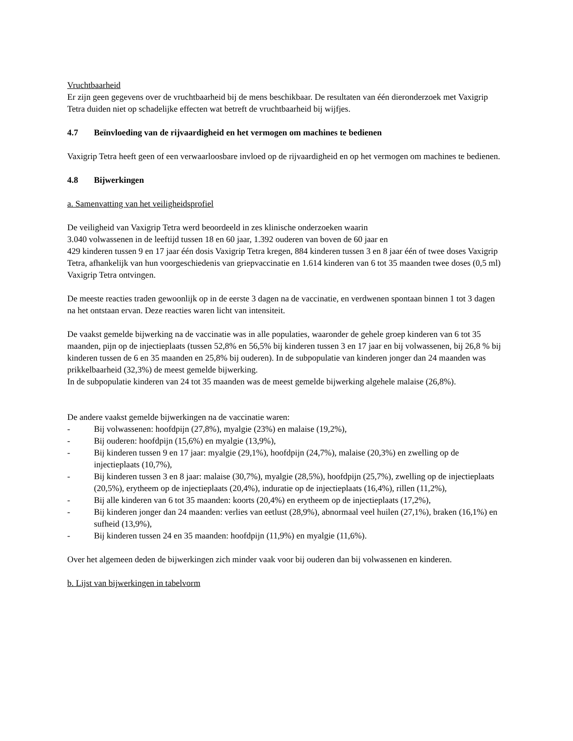Vruchtbaarheid
Er zijn geen gegevens over de vruchtbaarheid bij de mens beschikbaar. De resultaten van één dieronderzoek met Vaxigrip Tetra duiden niet op schadelijke effecten wat betreft de vruchtbaarheid bij wijfjes.
4.7 Beïnvloeding van de rijvaardigheid en het vermogen om machines te bedienen
Vaxigrip Tetra heeft geen of een verwaarloosbare invloed op de rijvaardigheid en op het vermogen om machines te bedienen.
4.8 Bijwerkingen
a. Samenvatting van het veiligheidsprofiel
De veiligheid van Vaxigrip Tetra werd beoordeeld in zes klinische onderzoeken waarin
3.040 volwassenen in de leeftijd tussen 18 en 60 jaar, 1.392 ouderen van boven de 60 jaar en
429 kinderen tussen 9 en 17 jaar één dosis Vaxigrip Tetra kregen, 884 kinderen tussen 3 en 8 jaar één of twee doses Vaxigrip Tetra, afhankelijk van hun voorgeschiedenis van griepvaccinatie en 1.614 kinderen van 6 tot 35 maanden twee doses (0,5 ml) Vaxigrip Tetra ontvingen.
De meeste reacties traden gewoonlijk op in de eerste 3 dagen na de vaccinatie, en verdwenen spontaan binnen 1 tot 3 dagen na het ontstaan ervan. Deze reacties waren licht van intensiteit.
De vaakst gemelde bijwerking na de vaccinatie was in alle populaties, waaronder de gehele groep kinderen van 6 tot 35 maanden, pijn op de injectieplaats (tussen 52,8% en 56,5% bij kinderen tussen 3 en 17 jaar en bij volwassenen, bij 26,8 % bij kinderen tussen de 6 en 35 maanden en 25,8% bij ouderen). In de subpopulatie van kinderen jonger dan 24 maanden was prikkelbaarheid (32,3%) de meest gemelde bijwerking.
In de subpopulatie kinderen van 24 tot 35 maanden was de meest gemelde bijwerking algehele malaise (26,8%).
De andere vaakst gemelde bijwerkingen na de vaccinatie waren:
- Bij volwassenen: hoofdpijn (27,8%), myalgie (23%) en malaise (19,2%),
- Bij ouderen: hoofdpijn (15,6%) en myalgie (13,9%),
- Bij kinderen tussen 9 en 17 jaar: myalgie (29,1%), hoofdpijn (24,7%), malaise (20,3%) en zwelling op de injectieplaats (10,7%),
- Bij kinderen tussen 3 en 8 jaar: malaise (30,7%), myalgie (28,5%), hoofdpijn (25,7%), zwelling op de injectieplaats (20,5%), erytheem op de injectieplaats (20,4%), induratie op de injectieplaats (16,4%), rillen (11,2%),
- Bij alle kinderen van 6 tot 35 maanden: koorts (20,4%) en erytheem op de injectieplaats (17,2%),
- Bij kinderen jonger dan 24 maanden: verlies van eetlust (28,9%), abnormaal veel huilen (27,1%), braken (16,1%) en sufheid (13,9%),
- Bij kinderen tussen 24 en 35 maanden: hoofdpijn (11,9%) en myalgie (11,6%).
Over het algemeen deden de bijwerkingen zich minder vaak voor bij ouderen dan bij volwassenen en kinderen.
b. Lijst van bijwerkingen in tabelvorm